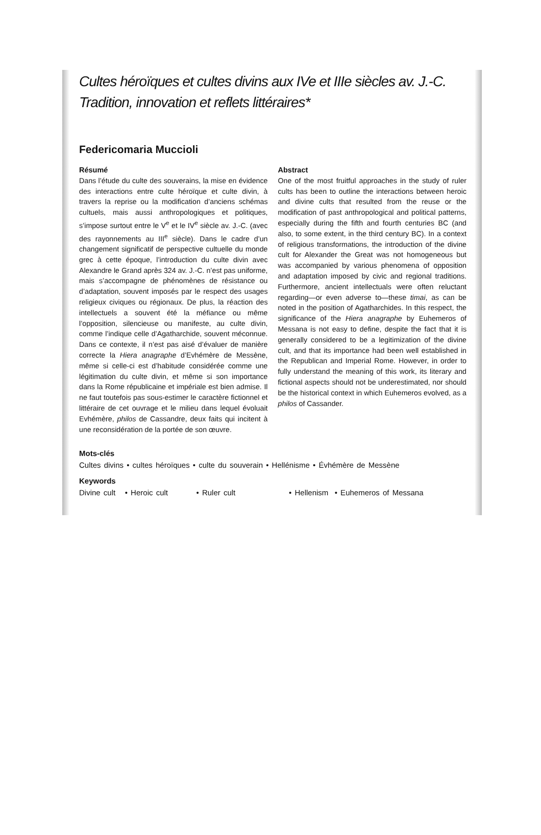Cultes héroïques et cultes divins aux IVe et IIIe siècles av. J.-C. Tradition, innovation et reflets littéraires*
Federicomaria Muccioli
Résumé
Dans l’étude du culte des souverains, la mise en évidence des interactions entre culte héroïque et culte divin, à travers la reprise ou la modification d’anciens schémas cultuels, mais aussi anthropologiques et politiques, s’impose surtout entre le V<sup>e</sup> et le IV<sup>e</sup> siècle av. J.-C. (avec des rayonnements au III<sup>e</sup> siècle). Dans le cadre d’un changement significatif de perspective cultuelle du monde grec à cette époque, l’introduction du culte divin avec Alexandre le Grand après 324 av. J.-C. n’est pas uniforme, mais s’accompagne de phénomènes de résistance ou d’adaptation, souvent imposés par le respect des usages religieux civiques ou régionaux. De plus, la réaction des intellectuels a souvent été la méfiance ou même l’opposition, silencieuse ou manifeste, au culte divin, comme l’indique celle d’Agatharchide, souvent méconnue. Dans ce contexte, il n’est pas aisé d’évaluer de manière correcte la Hiera anagraphe d’Evhémère de Messène, même si celle-ci est d’habitude considérée comme une légitimation du culte divin, et même si son importance dans la Rome républicaine et impériale est bien admise. Il ne faut toutefois pas sous-estimer le caractère fictionnel et littéraire de cet ouvrage et le milieu dans lequel évoluait Evhémère, philos de Cassandre, deux faits qui incitent à une reconsidération de la portée de son œuvre.
Abstract
One of the most fruitful approaches in the study of ruler cults has been to outline the interactions between heroic and divine cults that resulted from the reuse or the modification of past anthropological and political patterns, especially during the fifth and fourth centuries BC (and also, to some extent, in the third century BC). In a context of religious transformations, the introduction of the divine cult for Alexander the Great was not homogeneous but was accompanied by various phenomena of opposition and adaptation imposed by civic and regional traditions. Furthermore, ancient intellectuals were often reluctant regarding—or even adverse to—these timai, as can be noted in the position of Agatharchides. In this respect, the significance of the Hiera anagraphe by Euhemeros of Messana is not easy to define, despite the fact that it is generally considered to be a legitimization of the divine cult, and that its importance had been well established in the Republican and Imperial Rome. However, in order to fully understand the meaning of this work, its literary and fictional aspects should not be underestimated, nor should be the historical context in which Euhemeros evolved, as a philos of Cassander.
Mots-clés
Cultes divins • cultes héroïques • culte du souverain • Hellénisme • Évhémère de Messène
Keywords
Divine cult • Heroic cult • Ruler cult • Hellenism • Euhemeros of Messana